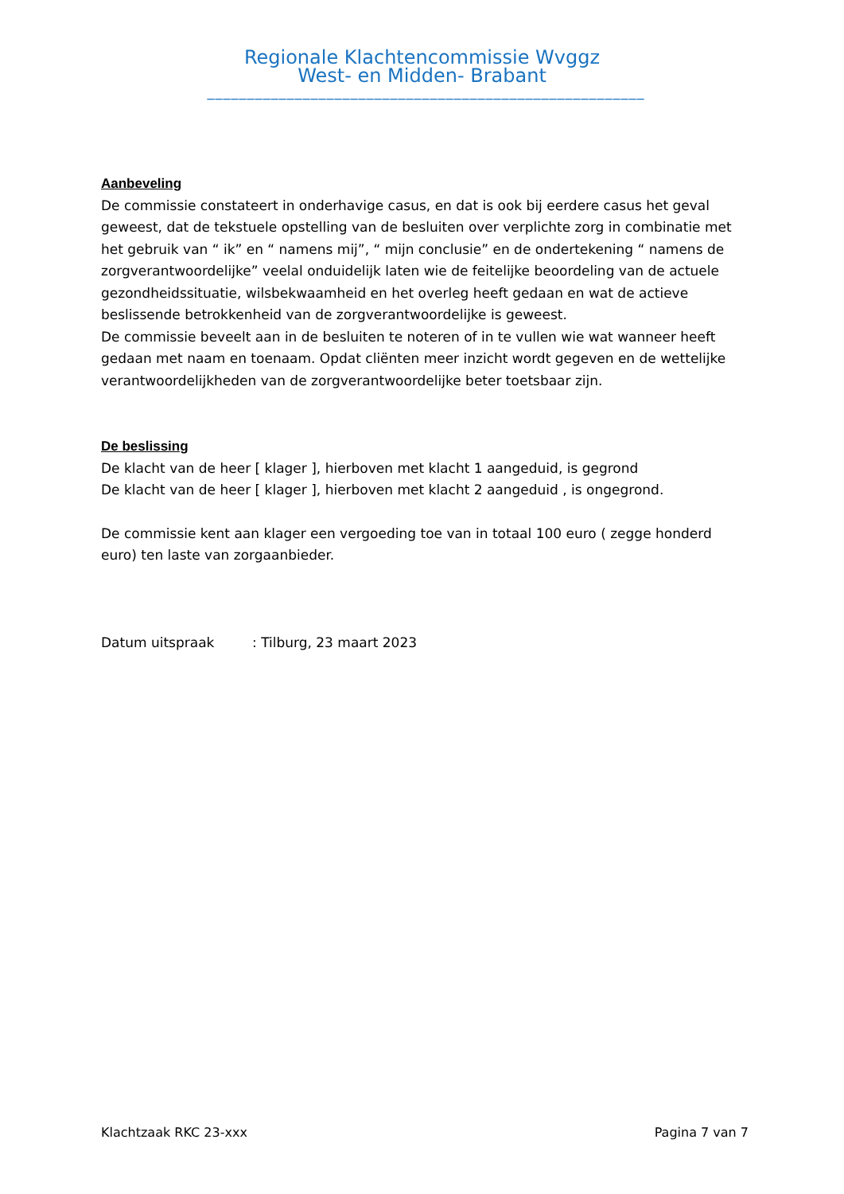Regionale Klachtencommissie Wvggz
West- en Midden- Brabant
_______________________________________________________
Aanbeveling
De commissie constateert in onderhavige casus, en dat is ook bij eerdere casus het geval geweest, dat de tekstuele opstelling van de besluiten over verplichte zorg in combinatie met het gebruik van “ ik” en “ namens mij”, “ mijn conclusie” en de ondertekening “ namens de zorgverantwoordelijke” veelal onduidelijk laten wie de feitelijke beoordeling van de actuele gezondheidssituatie, wilsbekwaamheid en het overleg heeft gedaan en wat de actieve beslissende betrokkenheid van de zorgverantwoordelijke is geweest.
De commissie beveelt aan in de besluiten te noteren of in te vullen wie wat wanneer heeft gedaan met naam en toenaam. Opdat cliënten meer inzicht wordt gegeven en de wettelijke verantwoordelijkheden van de zorgverantwoordelijke beter toetsbaar zijn.
De beslissing
De klacht van de heer [ klager ], hierboven met klacht 1 aangeduid, is gegrond
De klacht van de heer [ klager ], hierboven met klacht 2 aangeduid , is ongegrond.
De commissie kent aan klager een vergoeding toe van in totaal 100 euro ( zegge honderd euro) ten laste van zorgaanbieder.
Datum uitspraak: Tilburg, 23 maart 2023
Klachtzaak RKC 23-xxx Pagina 7 van 7